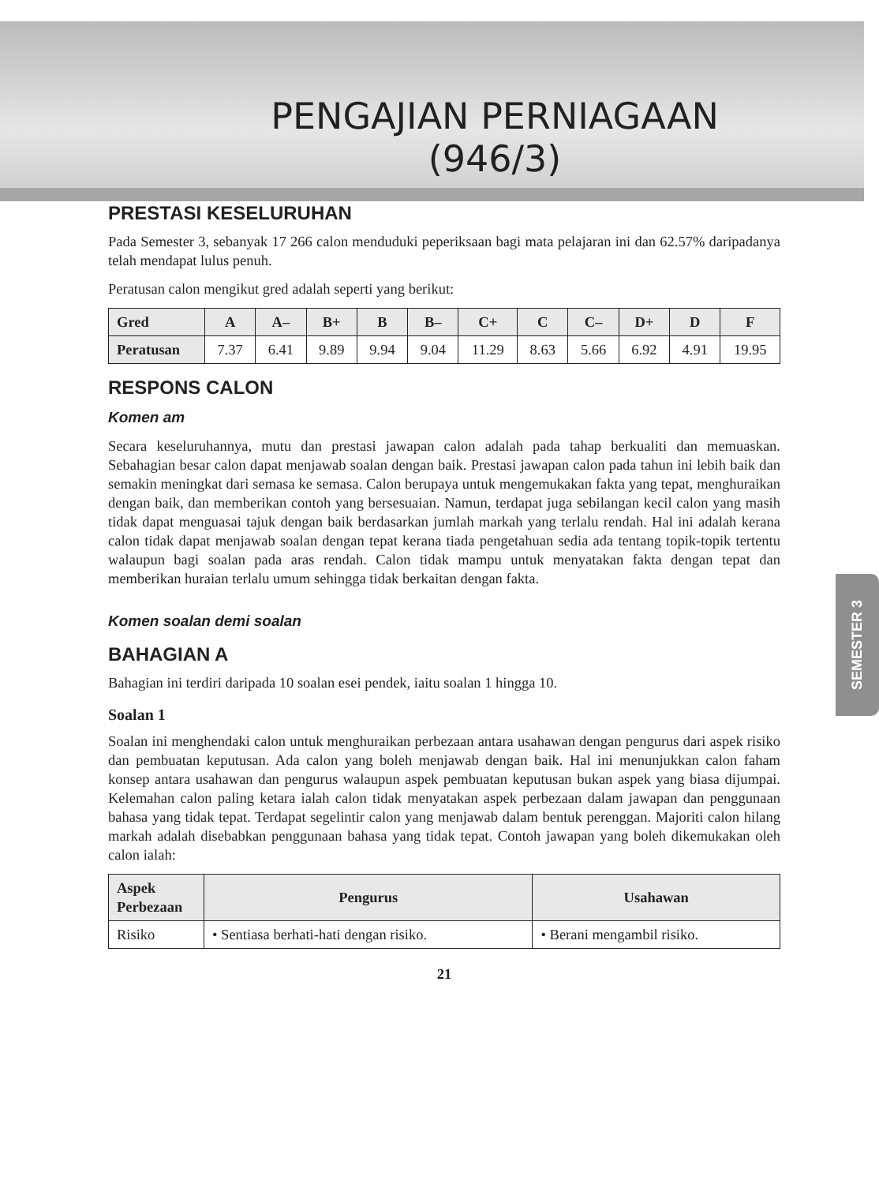PENGAJIAN PERNIAGAAN
(946/3)
SEMESTER 3
PRESTASI KESELURUHAN
Pada Semester 3, sebanyak 17 266 calon menduduki peperiksaan bagi mata pelajaran ini dan 62.57% daripadanya telah mendapat lulus penuh.
Peratusan calon mengikut gred adalah seperti yang berikut:
| Gred | A | A– | B+ | B | B– | C+ | C | C– | D+ | D | F |
| --- | --- | --- | --- | --- | --- | --- | --- | --- | --- | --- | --- |
| Peratusan | 7.37 | 6.41 | 9.89 | 9.94 | 9.04 | 11.29 | 8.63 | 5.66 | 6.92 | 4.91 | 19.95 |
RESPONS CALON
Komen am
Secara keseluruhannya, mutu dan prestasi jawapan calon adalah pada tahap berkualiti dan memuaskan. Sebahagian besar calon dapat menjawab soalan dengan baik. Prestasi jawapan calon pada tahun ini lebih baik dan semakin meningkat dari semasa ke semasa. Calon berupaya untuk mengemukakan fakta yang tepat, menghuraikan dengan baik, dan memberikan contoh yang bersesuaian. Namun, terdapat juga sebilangan kecil calon yang masih tidak dapat menguasai tajuk dengan baik berdasarkan jumlah markah yang terlalu rendah. Hal ini adalah kerana calon tidak dapat menjawab soalan dengan tepat kerana tiada pengetahuan sedia ada tentang topik-topik tertentu walaupun bagi soalan pada aras rendah. Calon tidak mampu untuk menyatakan fakta dengan tepat dan memberikan huraian terlalu umum sehingga tidak berkaitan dengan fakta.
Komen soalan demi soalan
BAHAGIAN A
Bahagian ini terdiri daripada 10 soalan esei pendek, iaitu soalan 1 hingga 10.
Soalan 1
Soalan ini menghendaki calon untuk menghuraikan perbezaan antara usahawan dengan pengurus dari aspek risiko dan pembuatan keputusan. Ada calon yang boleh menjawab dengan baik. Hal ini menunjukkan calon faham konsep antara usahawan dan pengurus walaupun aspek pembuatan keputusan bukan aspek yang biasa dijumpai. Kelemahan calon paling ketara ialah calon tidak menyatakan aspek perbezaan dalam jawapan dan penggunaan bahasa yang tidak tepat. Terdapat segelintir calon yang menjawab dalam bentuk perenggan. Majoriti calon hilang markah adalah disebabkan penggunaan bahasa yang tidak tepat. Contoh jawapan yang boleh dikemukakan oleh calon ialah:
| Aspek Perbezaan | Pengurus | Usahawan |
| --- | --- | --- |
| Risiko | • Sentiasa berhati-hati dengan risiko. | • Berani mengambil risiko. |
21